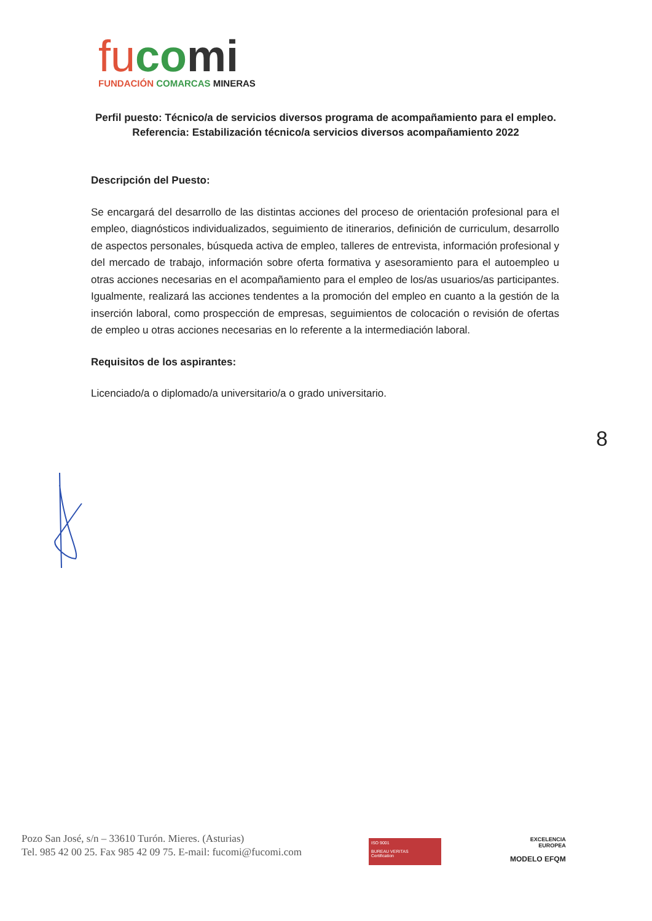fu co mi
FUNDACIÓN COMARCAS MINERAS
Perfil puesto: Técnico/a de servicios diversos programa de acompañamiento para el empleo.
Referencia: Estabilización técnico/a servicios diversos acompañamiento 2022
Descripción del Puesto:
Se encargará del desarrollo de las distintas acciones del proceso de orientación profesional para el empleo, diagnósticos individualizados, seguimiento de itinerarios, definición de curriculum, desarrollo de aspectos personales, búsqueda activa de empleo, talleres de entrevista, información profesional y del mercado de trabajo, información sobre oferta formativa y asesoramiento para el autoempleo u otras acciones necesarias en el acompañamiento para el empleo de los/as usuarios/as participantes. Igualmente, realizará las acciones tendentes a la promoción del empleo en cuanto a la gestión de la inserción laboral, como prospección de empresas, seguimientos de colocación o revisión de ofertas de empleo u otras acciones necesarias en lo referente a la intermediación laboral.
Requisitos de los aspirantes:
Licenciado/a o diplomado/a universitario/a o grado universitario.
8
Pozo San José, s/n – 33610 Turón. Mieres. (Asturias)
Tel. 985 42 00 25. Fax 985 42 09 75. E-mail: fucomi@fucomi.com
ISO 9001
BUREAU VERITAS
Certification
EXCELENCIA
EUROPEA
MODELO EFQM